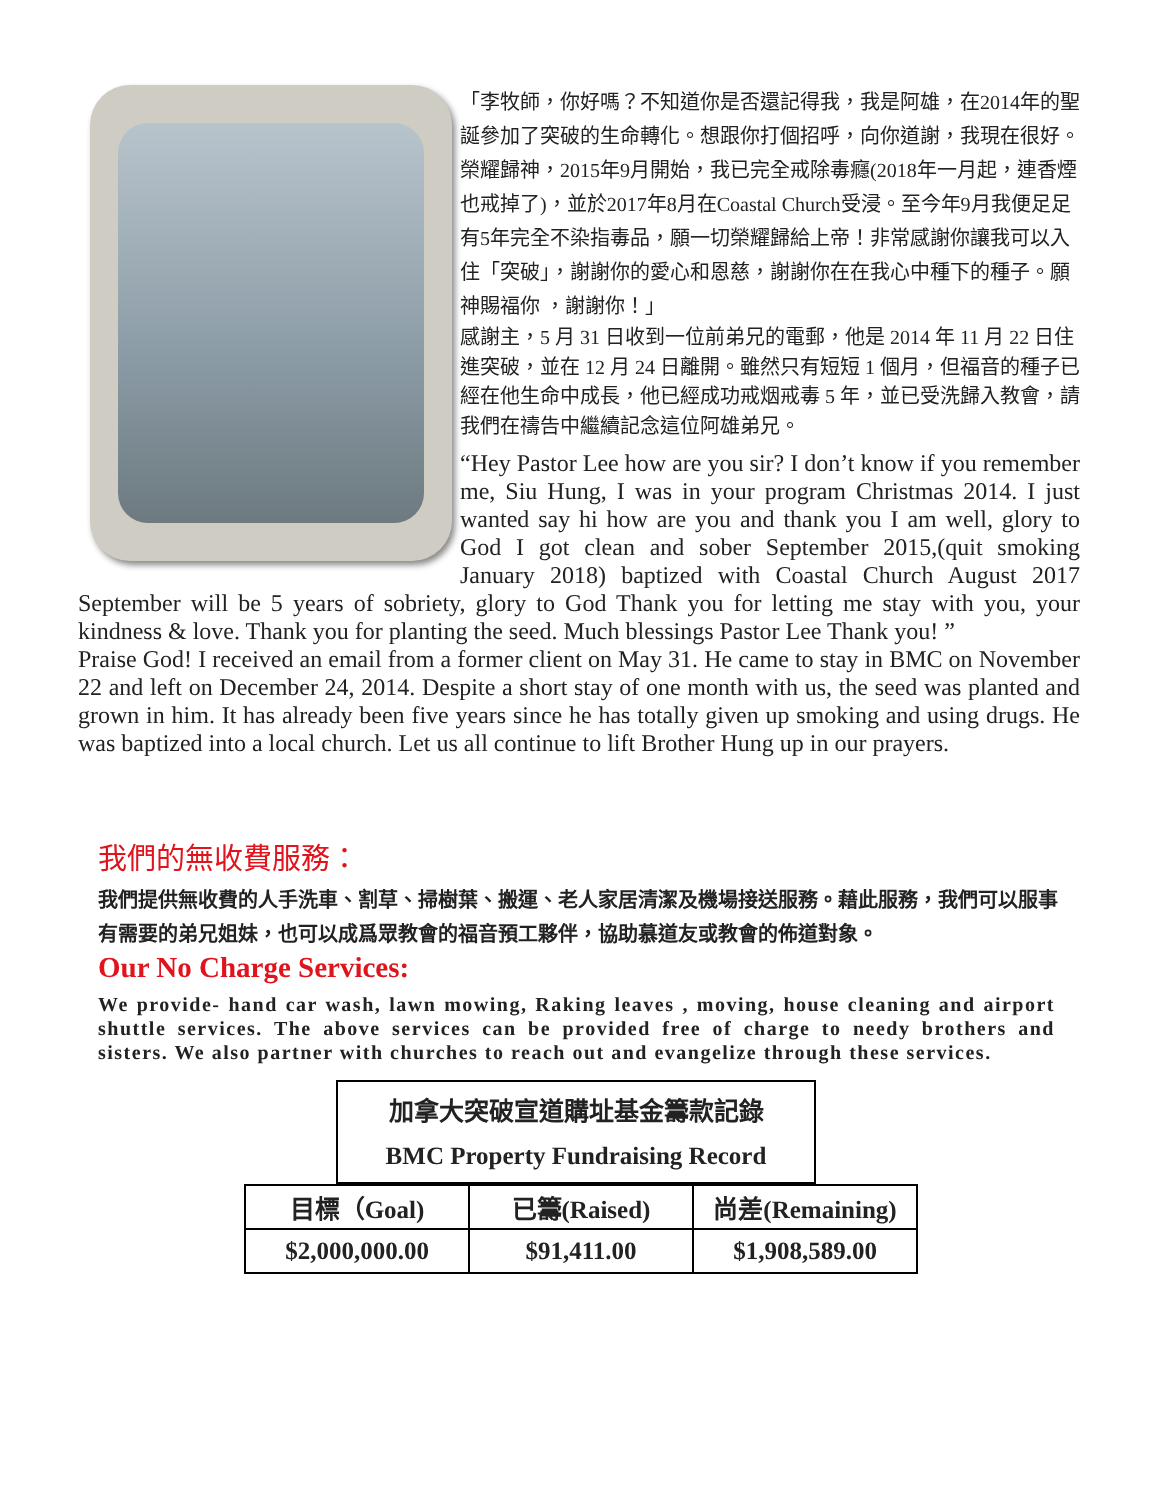「李牧師，你好嗎？不知道你是否還記得我，我是阿雄，在2014年的聖誕參加了突破的生命轉化。想跟你打個招呼，向你道謝，我現在很好。榮耀歸神，2015年9月開始，我已完全戒除毒癮(2018年一月起，連香煙也戒掉了)，並於2017年8月在Coastal Church受浸。至今年9月我便足足有5年完全不染指毒品，願一切榮耀歸給上帝！非常感謝你讓我可以入住「突破」，謝謝你的愛心和恩慈，謝謝你在在我心中種下的種子。願神賜福你 ，謝謝你！」
感謝主，5 月 31 日收到一位前弟兄的電郵，他是 2014 年 11 月 22 日住進突破，並在 12 月 24 日離開。雖然只有短短 1 個月，但福音的種子已經在他生命中成長，他已經成功戒烟戒毒 5 年，並已受洗歸入教會，請我們在禱告中繼續記念這位阿雄弟兄。
“Hey Pastor Lee how are you sir? I don’t know if you remember me, Siu Hung, I was in your program Christmas 2014. I just wanted say hi how are you and thank you I am well, glory to God I got clean and sober September 2015,(quit smoking January 2018) baptized with Coastal Church August 2017 September will be 5 years of sobriety, glory to God Thank you for letting me stay with you, your kindness & love. Thank you for planting the seed. Much blessings Pastor Lee Thank you! ”
Praise God! I received an email from a former client on May 31. He came to stay in BMC on November 22 and left on December 24, 2014. Despite a short stay of one month with us, the seed was planted and grown in him. It has already been five years since he has totally given up smoking and using drugs. He was baptized into a local church. Let us all continue to lift Brother Hung up in our prayers.
我們的無收費服務：
我們提供無收費的人手洗車、割草、掃樹葉、搬運、老人家居清潔及機場接送服務。藉此服務，我們可以服事有需要的弟兄姐妹，也可以成爲眾教會的福音預工夥伴，協助慕道友或教會的佈道對象。
Our No Charge Services:
We provide- hand car wash, lawn mowing, Raking leaves , moving, house cleaning and airport shuttle services. The above services can be provided free of charge to needy brothers and sisters. We also partner with churches to reach out and evangelize through these services.
加拿大突破宣道購址基金籌款記錄
BMC Property Fundraising Record
| 目標（Goal) | 已籌(Raised) | 尚差(Remaining) |
| $2,000,000.00 | $91,411.00 | $1,908,589.00 |